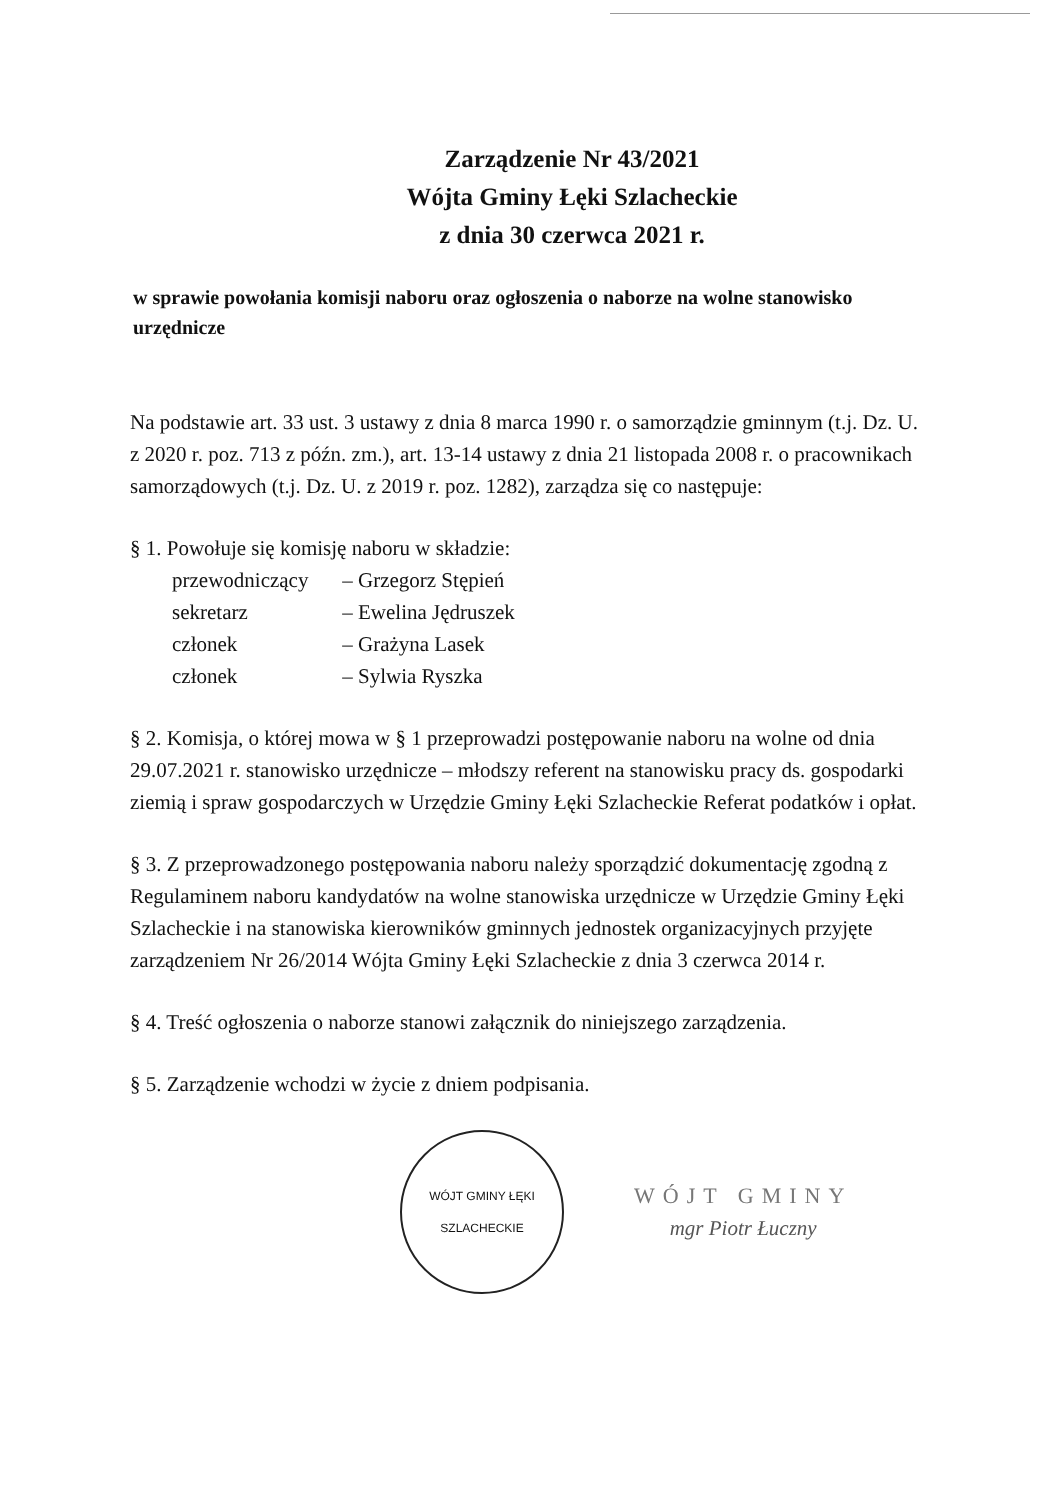Zarządzenie Nr 43/2021
Wójta Gminy Łęki Szlacheckie
z dnia 30 czerwca 2021 r.
w sprawie powołania komisji naboru oraz ogłoszenia o naborze na wolne stanowisko urzędnicze
Na podstawie art. 33 ust. 3 ustawy z dnia 8 marca 1990 r. o samorządzie gminnym (t.j. Dz. U. z 2020 r. poz. 713 z późn. zm.), art. 13-14 ustawy z dnia 21 listopada 2008 r. o pracownikach samorządowych (t.j. Dz. U. z 2019 r. poz. 1282), zarządza się co następuje:
§ 1. Powołuje się komisję naboru w składzie:
przewodniczący – Grzegorz Stępień
sekretarz – Ewelina Jędruszek
członek – Grażyna Lasek
członek – Sylwia Ryszka
§ 2. Komisja, o której mowa w § 1 przeprowadzi postępowanie naboru na wolne od dnia 29.07.2021 r. stanowisko urzędnicze – młodszy referent na stanowisku pracy ds. gospodarki ziemią i spraw gospodarczych w Urzędzie Gminy Łęki Szlacheckie Referat podatków i opłat.
§ 3. Z przeprowadzonego postępowania naboru należy sporządzić dokumentację zgodną z Regulaminem naboru kandydatów na wolne stanowiska urzędnicze w Urzędzie Gminy Łęki Szlacheckie i na stanowiska kierowników gminnych jednostek organizacyjnych przyjęte zarządzeniem Nr 26/2014 Wójta Gminy Łęki Szlacheckie z dnia 3 czerwca 2014 r.
§ 4. Treść ogłoszenia o naborze stanowi załącznik do niniejszego zarządzenia.
§ 5. Zarządzenie wchodzi w życie z dniem podpisania.
WÓJT GMINY ŁĘKI SZLACHECKIE
WÓJT GMINY
mgr Piotr Łuczny